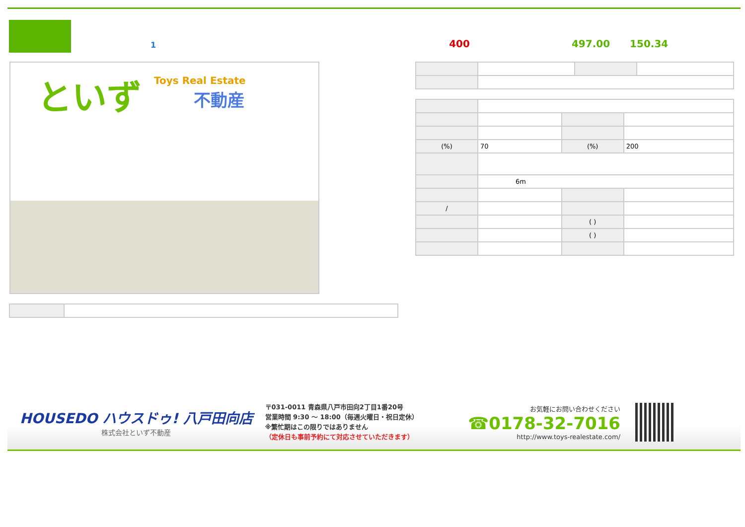1 400 497.00 150.34
といず Toys Real Estate
不動産
| (%) | 70 | (%) | 200 |
| | 6m | | |
| / | | | |
| | | ( ) | |
| | | ( ) | |
HOUSEDO ハウスドゥ! 八戸田向店
株式会社といず不動産
〒031-0011 青森県八戸市田向2丁目1番20号
営業時間 9:30 ～ 18:00（毎週火曜日・祝日定休）
※繁忙期はこの限りではありません
（定休日も事前予約にて対応させていただきます）
お気軽にお問い合わせください
☎0178-32-7016
http://www.toys-realestate.com/